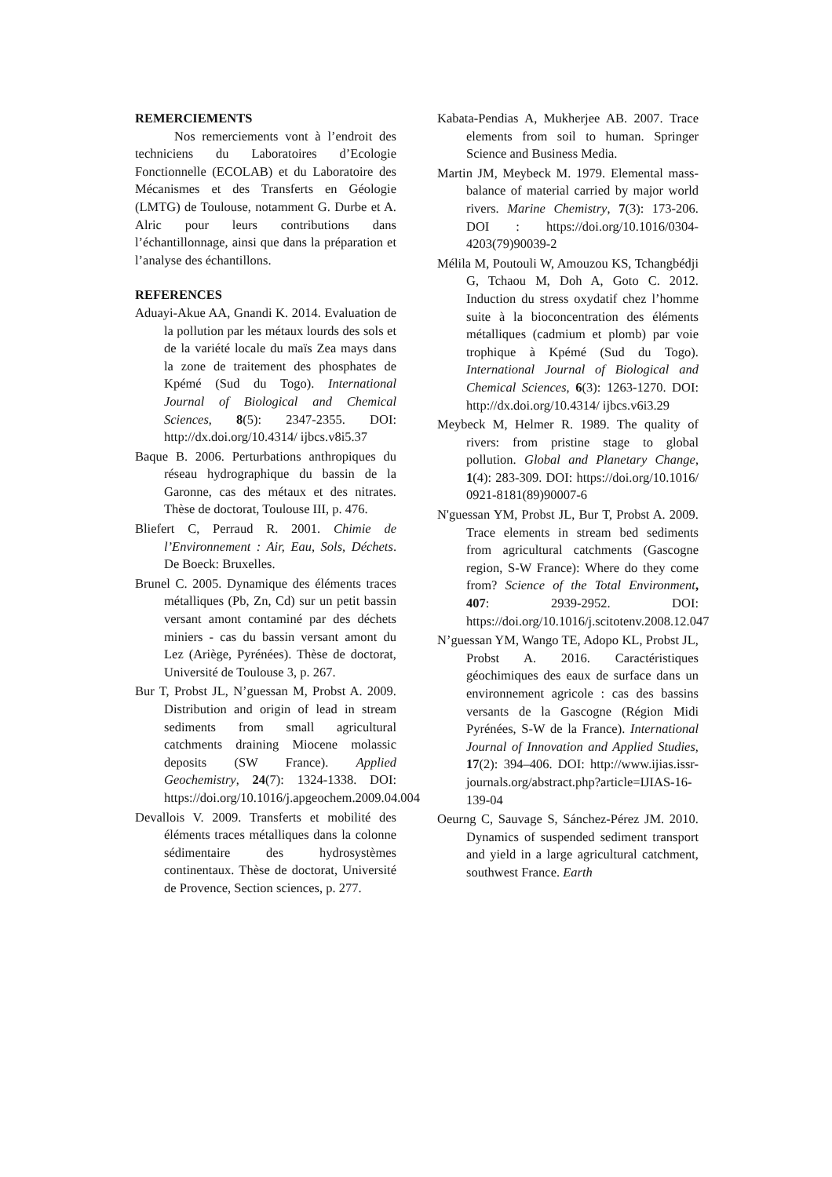REMERCIEMENTS
Nos remerciements vont à l’endroit des techniciens du Laboratoires d’Ecologie Fonctionnelle (ECOLAB) et du Laboratoire des Mécanismes et des Transferts en Géologie (LMTG) de Toulouse, notamment G. Durbe et A. Alric pour leurs contributions dans l’échantillonnage, ainsi que dans la préparation et l’analyse des échantillons.
REFERENCES
Aduayi-Akue AA, Gnandi K. 2014. Evaluation de la pollution par les métaux lourds des sols et de la variété locale du maïs Zea mays dans la zone de traitement des phosphates de Kpémé (Sud du Togo). International Journal of Biological and Chemical Sciences, 8(5): 2347-2355. DOI: http://dx.doi.org/10.4314/ ijbcs.v8i5.37
Baque B. 2006. Perturbations anthropiques du réseau hydrographique du bassin de la Garonne, cas des métaux et des nitrates. Thèse de doctorat, Toulouse III, p. 476.
Bliefert C, Perraud R. 2001. Chimie de l’Environnement : Air, Eau, Sols, Déchets. De Boeck: Bruxelles.
Brunel C. 2005. Dynamique des éléments traces métalliques (Pb, Zn, Cd) sur un petit bassin versant amont contaminé par des déchets miniers - cas du bassin versant amont du Lez (Ariège, Pyrénées). Thèse de doctorat, Université de Toulouse 3, p. 267.
Bur T, Probst JL, N’guessan M, Probst A. 2009. Distribution and origin of lead in stream sediments from small agricultural catchments draining Miocene molassic deposits (SW France). Applied Geochemistry, 24(7): 1324-1338. DOI: https://doi.org/10.1016/j.apgeochem.2009.04.004
Devallois V. 2009. Transferts et mobilité des éléments traces métalliques dans la colonne sédimentaire des hydrosystèmes continentaux. Thèse de doctorat, Université de Provence, Section sciences, p. 277.
Kabata-Pendias A, Mukherjee AB. 2007. Trace elements from soil to human. Springer Science and Business Media.
Martin JM, Meybeck M. 1979. Elemental mass-balance of material carried by major world rivers. Marine Chemistry, 7(3): 173-206. DOI : https://doi.org/10.1016/0304-4203(79)90039-2
Mélila M, Poutouli W, Amouzou KS, Tchangbédji G, Tchaou M, Doh A, Goto C. 2012. Induction du stress oxydatif chez l’homme suite à la bioconcentration des éléments métalliques (cadmium et plomb) par voie trophique à Kpémé (Sud du Togo). International Journal of Biological and Chemical Sciences, 6(3): 1263-1270. DOI: http://dx.doi.org/10.4314/ ijbcs.v6i3.29
Meybeck M, Helmer R. 1989. The quality of rivers: from pristine stage to global pollution. Global and Planetary Change, 1(4): 283-309. DOI: https://doi.org/10.1016/ 0921-8181(89)90007-6
N'guessan YM, Probst JL, Bur T, Probst A. 2009. Trace elements in stream bed sediments from agricultural catchments (Gascogne region, S-W France): Where do they come from? Science of the Total Environment, 407: 2939-2952. DOI: https://doi.org/10.1016/j.scitotenv.2008.12.047
N’guessan YM, Wango TE, Adopo KL, Probst JL, Probst A. 2016. Caractéristiques géochimiques des eaux de surface dans un environnement agricole : cas des bassins versants de la Gascogne (Région Midi Pyrénées, S-W de la France). International Journal of Innovation and Applied Studies, 17(2): 394–406. DOI: http://www.ijias.issr-journals.org/abstract.php?article=IJIAS-16-139-04
Oeurng C, Sauvage S, Sánchez-Pérez JM. 2010. Dynamics of suspended sediment transport and yield in a large agricultural catchment, southwest France. Earth